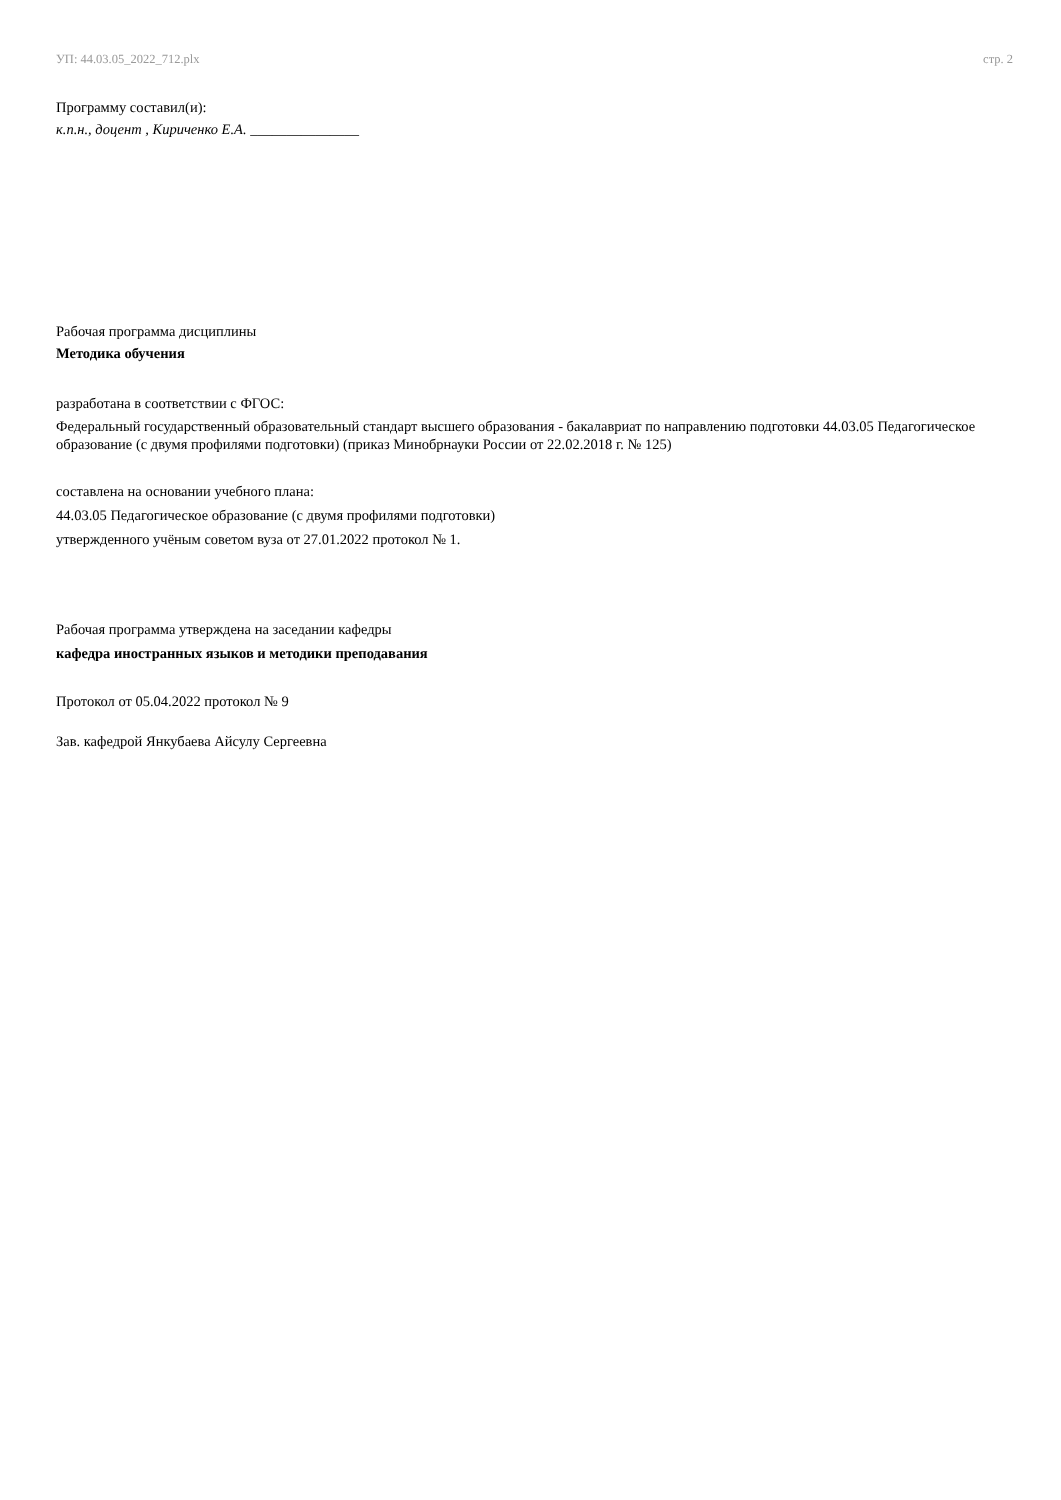УП: 44.03.05_2022_712.plx стр. 2
Программу составил(и):
к.п.н., доцент , Кириченко Е.А. _______________
Рабочая программа дисциплины
Методика обучения
разработана в соответствии с ФГОС:
Федеральный государственный образовательный стандарт высшего образования - бакалавриат по направлению подготовки 44.03.05 Педагогическое образование (с двумя профилями подготовки) (приказ Минобрнауки России от 22.02.2018 г. № 125)
составлена на основании учебного плана:
44.03.05 Педагогическое образование (с двумя профилями подготовки)
утвержденного учёным советом вуза от 27.01.2022 протокол № 1.
Рабочая программа утверждена на заседании кафедры
кафедра иностранных языков и методики преподавания
Протокол от 05.04.2022 протокол № 9
Зав. кафедрой Янкубаева Айсулу Сергеевна